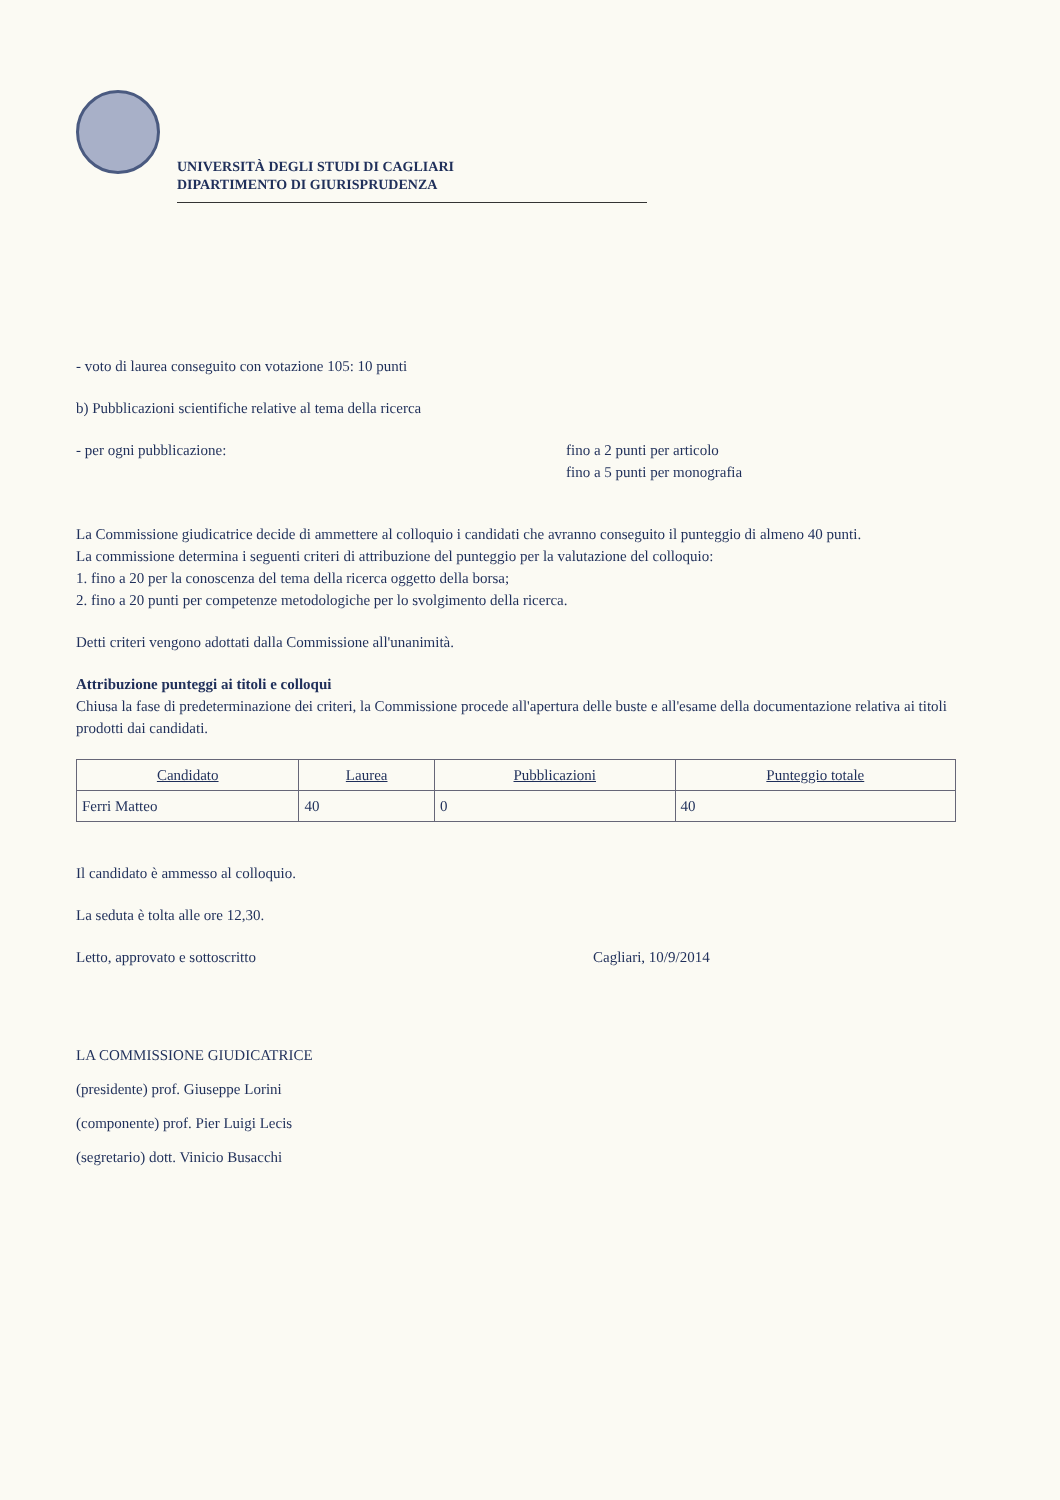UNIVERSITÀ DEGLI STUDI DI CAGLIARI
DIPARTIMENTO DI GIURISPRUDENZA
- voto di laurea conseguito con votazione 105: 10 punti
b) Pubblicazioni scientifiche relative al tema della ricerca
- per ogni pubblicazione: fino a 2 punti per articolo
fino a 5 punti per monografia
La Commissione giudicatrice decide di ammettere al colloquio i candidati che avranno conseguito il punteggio di almeno 40 punti.
La commissione determina i seguenti criteri di attribuzione del punteggio per la valutazione del colloquio:
1. fino a 20 per la conoscenza del tema della ricerca oggetto della borsa;
2. fino a 20 punti per competenze metodologiche per lo svolgimento della ricerca.
Detti criteri vengono adottati dalla Commissione all'unanimità.
Attribuzione punteggi ai titoli e colloqui
Chiusa la fase di predeterminazione dei criteri, la Commissione procede all'apertura delle buste e all'esame della documentazione relativa ai titoli prodotti dai candidati.
| Candidato | Laurea | Pubblicazioni | Punteggio totale |
| --- | --- | --- | --- |
| Ferri Matteo | 40 | 0 | 40 |
Il candidato è ammesso al colloquio.
La seduta è tolta alle ore 12,30.
Letto, approvato e sottoscritto Cagliari, 10/9/2014
LA COMMISSIONE GIUDICATRICE
(presidente) prof. Giuseppe Lorini
(componente) prof. Pier Luigi Lecis
(segretario) dott. Vinicio Busacchi